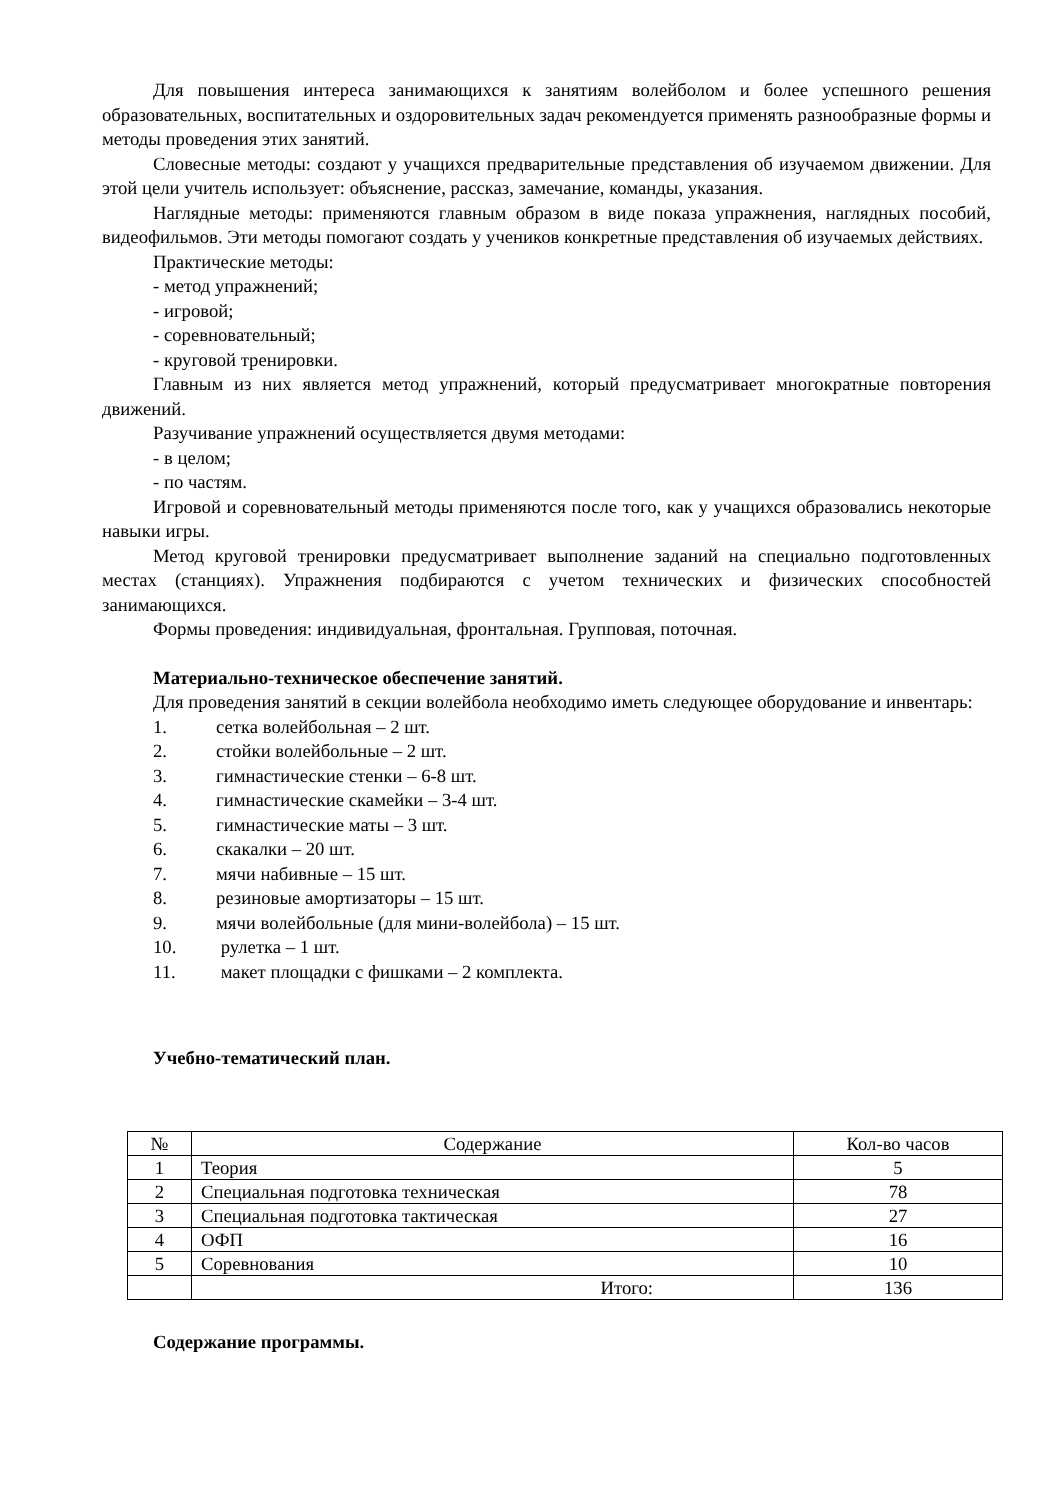Для повышения интереса занимающихся к занятиям волейболом и более успешного решения образовательных, воспитательных и оздоровительных задач рекомендуется применять разнообразные формы и методы проведения этих занятий.
Словесные методы: создают у учащихся предварительные представления об изучаемом движении. Для этой цели учитель использует: объяснение, рассказ, замечание, команды, указания.
Наглядные методы: применяются главным образом в виде показа упражнения, наглядных пособий, видеофильмов. Эти методы помогают создать у учеников конкретные представления об изучаемых действиях.
Практические методы:
- метод упражнений;
- игровой;
- соревновательный;
- круговой тренировки.
Главным из них является метод упражнений, который предусматривает многократные повторения движений.
Разучивание упражнений осуществляется двумя методами:
- в целом;
- по частям.
Игровой и соревновательный методы применяются после того, как у учащихся образовались некоторые навыки игры.
Метод круговой тренировки предусматривает выполнение заданий на специально подготовленных местах (станциях). Упражнения подбираются с учетом технических и физических способностей занимающихся.
Формы проведения: индивидуальная, фронтальная. Групповая, поточная.
Материально-техническое обеспечение занятий.
Для проведения занятий в секции волейбола необходимо иметь следующее оборудование и инвентарь:
1. сетка волейбольная – 2 шт.
2. стойки волейбольные – 2 шт.
3. гимнастические стенки – 6-8 шт.
4. гимнастические скамейки – 3-4 шт.
5. гимнастические маты – 3 шт.
6. скакалки – 20 шт.
7. мячи набивные – 15 шт.
8. резиновые амортизаторы – 15 шт.
9. мячи волейбольные (для мини-волейбола) – 15 шт.
10. рулетка – 1 шт.
11. макет площадки с фишками – 2 комплекта.
Учебно-тематический план.
| № | Содержание | Кол-во часов |
| 1 | Теория | 5 |
| 2 | Специальная подготовка техническая | 78 |
| 3 | Специальная подготовка тактическая | 27 |
| 4 | ОФП | 16 |
| 5 | Соревнования | 10 |
| | Итого: | 136 |
Содержание программы.